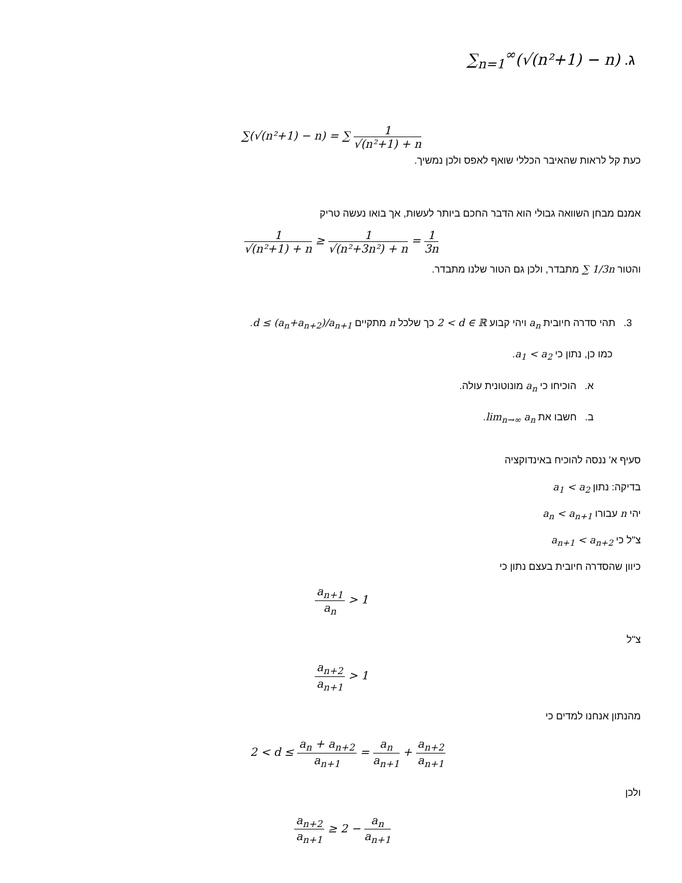ג. ∑<sub>n=1</sub><sup>∞</sup>(√(n²+1) − n)
∑(√(n²+1) − n) = ∑ 1 √(n²+1) + n
כעת קל לראות שהאיבר הכללי שואף לאפס ולכן נמשיך.
אמנם מבחן השוואה גבולי הוא הדבר החכם ביותר לעשות, אך בואו נעשה טריק
1 √(n²+1) + n ≥ 1 √(n²+3n²) + n = 1 3n
והטור ∑ 1/3n מתבדר, ולכן גם הטור שלנו מתבדר.
3. תהי סדרה חיובית a<sub>n</sub> ויהי קבוע 2 < d ∈ ℝ כך שלכל n מתקיים d ≤ (a<sub>n</sub>+a<sub>n+2</sub>)/a<sub>n+1</sub>.
כמו כן, נתון כי a<sub>1</sub> < a<sub>2</sub>.
א. הוכיחו כי a<sub>n</sub> מונוטונית עולה.
ב. חשבו את lim<sub>n→∞</sub> a<sub>n</sub>.
סעיף א' ננסה להוכיח באינדוקציה
בדיקה: נתון a<sub>1</sub> < a<sub>2</sub>
יהי n עבורו a<sub>n</sub> < a<sub>n+1</sub>
צ"ל כי a<sub>n+1</sub> < a<sub>n+2</sub>
כיוון שהסדרה חיובית בעצם נתון כי
a<sub>n+1</sub> a<sub>n</sub> > 1
צ"ל
a<sub>n+2</sub> a<sub>n+1</sub> > 1
מהנתון אנחנו למדים כי
2 < d ≤ a<sub>n</sub> + a<sub>n+2</sub> a<sub>n+1</sub> = a<sub>n</sub> a<sub>n+1</sub> + a<sub>n+2</sub> a<sub>n+1</sub>
ולכן
a<sub>n+2</sub> a<sub>n+1</sub> ≥ 2 − a<sub>n</sub> a<sub>n+1</sub>